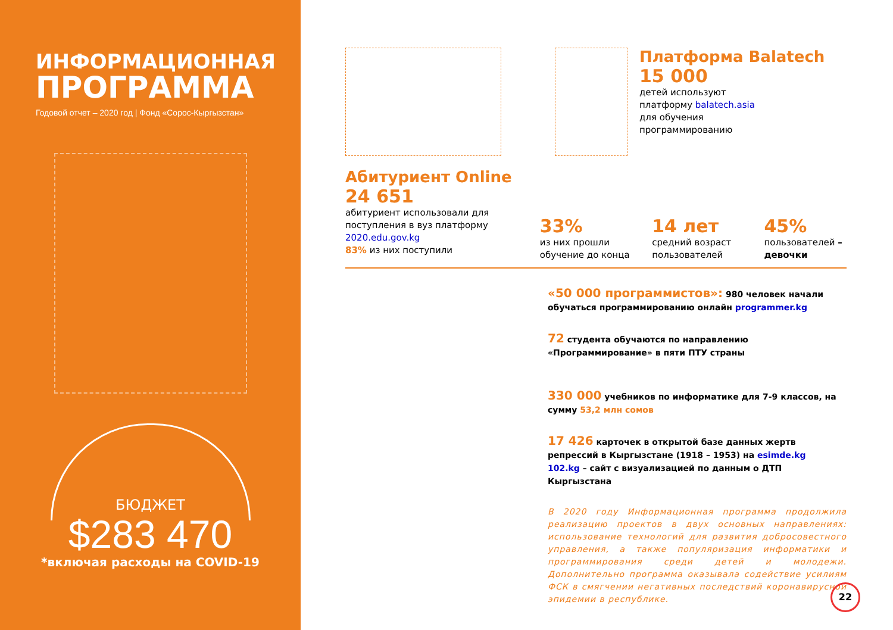ИНФОРМАЦИОННАЯ
ПРОГРАММА
Годовой отчет – 2020 год | Фонд «Сорос-Кыргызстан»
БЮДЖЕТ
$283 470
*включая расходы на COVID-19
Платформа Balatech
15 000
детей используют
платформу balatech.asia
для обучения
программированию
Абитуриент Online
24 651
абитуриент использовали для поступления в вуз платформу 2020.edu.gov.kg
83% из них поступили
33%
из них прошли обучение до конца
14 лет
средний возраст пользователей
45%
пользователей – девочки
«50 000 программистов»: 980 человек начали обучаться программированию онлайн programmer.kg
72 студента обучаются по направлению «Программирование» в пяти ПТУ страны
330 000 учебников по информатике для 7-9 классов, на сумму 53,2 млн сомов
17 426 карточек в открытой базе данных жертв репрессий в Кыргызстане (1918 – 1953) на esimde.kg
102.kg – сайт с визуализацией по данным о ДТП Кыргызстана
В 2020 году Информационная программа продолжила реализацию проектов в двух основных направлениях: использование технологий для развития добросовестного управления, а также популяризация информатики и программирования среди детей и молодежи. Дополнительно программа оказывала содействие усилиям ФСК в смягчении негативных последствий коронавирусной эпидемии в республике.
22